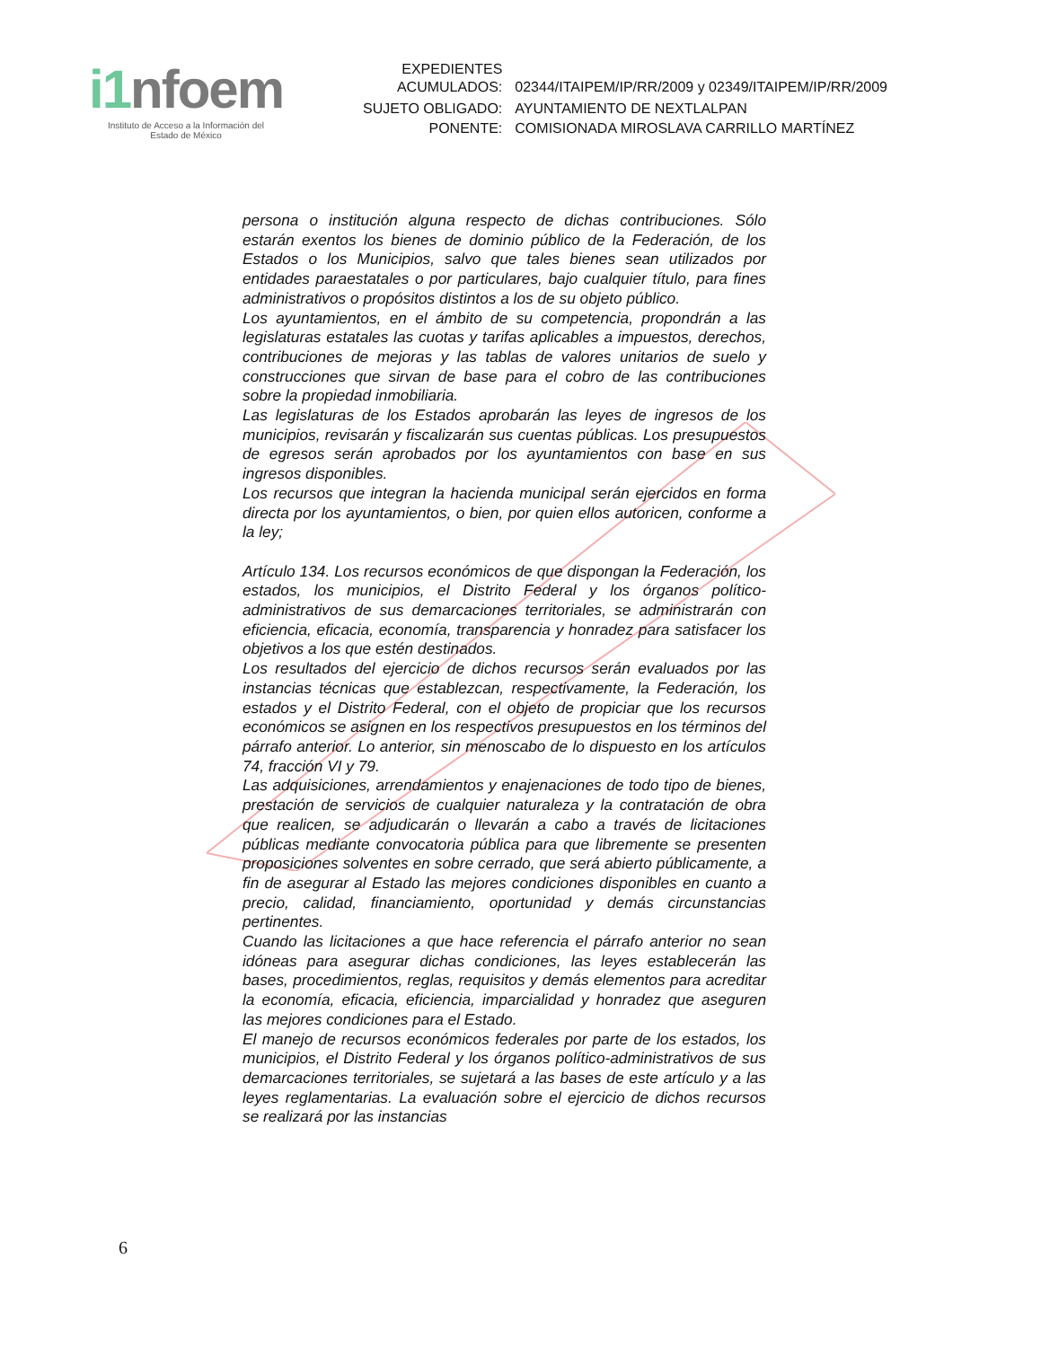i1nfoem
Instituto de Acceso a la Información del
Estado de México
| EXPEDIENTES ACUMULADOS: | 02344/ITAIPEM/IP/RR/2009 y 02349/ITAIPEM/IP/RR/2009 |
| SUJETO OBLIGADO: | AYUNTAMIENTO DE NEXTLALPAN |
| PONENTE: | COMISIONADA MIROSLAVA CARRILLO MARTÍNEZ |
persona o institución alguna respecto de dichas contribuciones. Sólo estarán exentos los bienes de dominio público de la Federación, de los Estados o los Municipios, salvo que tales bienes sean utilizados por entidades paraestatales o por particulares, bajo cualquier título, para fines administrativos o propósitos distintos a los de su objeto público.
Los ayuntamientos, en el ámbito de su competencia, propondrán a las legislaturas estatales las cuotas y tarifas aplicables a impuestos, derechos, contribuciones de mejoras y las tablas de valores unitarios de suelo y construcciones que sirvan de base para el cobro de las contribuciones sobre la propiedad inmobiliaria.
Las legislaturas de los Estados aprobarán las leyes de ingresos de los municipios, revisarán y fiscalizarán sus cuentas públicas. Los presupuestos de egresos serán aprobados por los ayuntamientos con base en sus ingresos disponibles.
Los recursos que integran la hacienda municipal serán ejercidos en forma directa por los ayuntamientos, o bien, por quien ellos autoricen, conforme a la ley;
Artículo 134. Los recursos económicos de que dispongan la Federación, los estados, los municipios, el Distrito Federal y los órganos político-administrativos de sus demarcaciones territoriales, se administrarán con eficiencia, eficacia, economía, transparencia y honradez para satisfacer los objetivos a los que estén destinados.
Los resultados del ejercicio de dichos recursos serán evaluados por las instancias técnicas que establezcan, respectivamente, la Federación, los estados y el Distrito Federal, con el objeto de propiciar que los recursos económicos se asignen en los respectivos presupuestos en los términos del párrafo anterior. Lo anterior, sin menoscabo de lo dispuesto en los artículos 74, fracción VI y 79.
Las adquisiciones, arrendamientos y enajenaciones de todo tipo de bienes, prestación de servicios de cualquier naturaleza y la contratación de obra que realicen, se adjudicarán o llevarán a cabo a través de licitaciones públicas mediante convocatoria pública para que libremente se presenten proposiciones solventes en sobre cerrado, que será abierto públicamente, a fin de asegurar al Estado las mejores condiciones disponibles en cuanto a precio, calidad, financiamiento, oportunidad y demás circunstancias pertinentes.
Cuando las licitaciones a que hace referencia el párrafo anterior no sean idóneas para asegurar dichas condiciones, las leyes establecerán las bases, procedimientos, reglas, requisitos y demás elementos para acreditar la economía, eficacia, eficiencia, imparcialidad y honradez que aseguren las mejores condiciones para el Estado.
El manejo de recursos económicos federales por parte de los estados, los municipios, el Distrito Federal y los órganos político-administrativos de sus demarcaciones territoriales, se sujetará a las bases de este artículo y a las leyes reglamentarias. La evaluación sobre el ejercicio de dichos recursos se realizará por las instancias
6